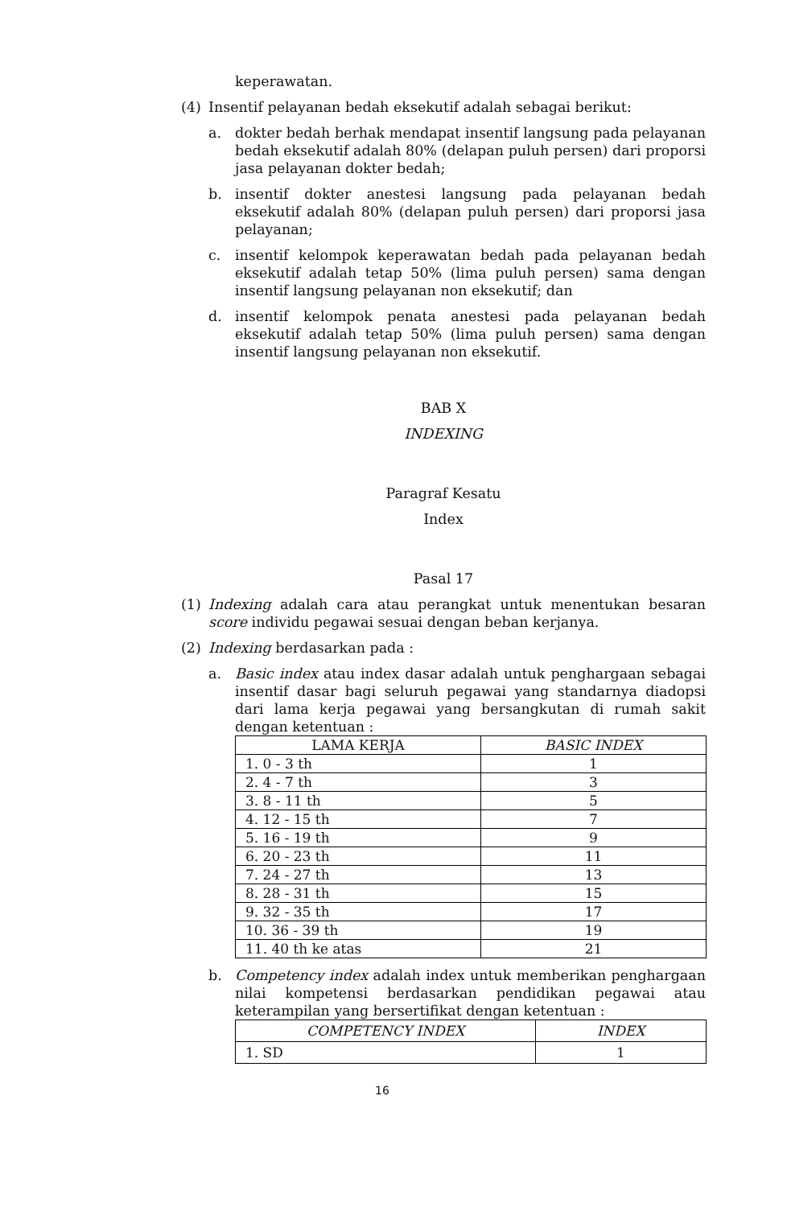keperawatan.
(4) Insentif pelayanan bedah eksekutif adalah sebagai berikut:
a. dokter bedah berhak mendapat insentif langsung pada pelayanan bedah eksekutif adalah 80% (delapan puluh persen) dari proporsi jasa pelayanan dokter bedah;
b. insentif dokter anestesi langsung pada pelayanan bedah eksekutif adalah 80% (delapan puluh persen) dari proporsi jasa pelayanan;
c. insentif kelompok keperawatan bedah pada pelayanan bedah eksekutif adalah tetap 50% (lima puluh persen) sama dengan insentif langsung pelayanan non eksekutif; dan
d. insentif kelompok penata anestesi pada pelayanan bedah eksekutif adalah tetap 50% (lima puluh persen) sama dengan insentif langsung pelayanan non eksekutif.
BAB X
INDEXING
Paragraf Kesatu
Index
Pasal 17
(1) Indexing adalah cara atau perangkat untuk menentukan besaran score individu pegawai sesuai dengan beban kerjanya.
(2) Indexing berdasarkan pada :
a. Basic index atau index dasar adalah untuk penghargaan sebagai insentif dasar bagi seluruh pegawai yang standarnya diadopsi dari lama kerja pegawai yang bersangkutan di rumah sakit dengan ketentuan :
| LAMA KERJA | BASIC INDEX |
| --- | --- |
| 1. 0 - 3 th | 1 |
| 2. 4 - 7 th | 3 |
| 3. 8 - 11 th | 5 |
| 4. 12 - 15 th | 7 |
| 5. 16 - 19 th | 9 |
| 6. 20 - 23 th | 11 |
| 7. 24 - 27 th | 13 |
| 8. 28 - 31 th | 15 |
| 9. 32 - 35 th | 17 |
| 10. 36 - 39 th | 19 |
| 11. 40 th ke atas | 21 |
b. Competency index adalah index untuk memberikan penghargaan nilai kompetensi berdasarkan pendidikan pegawai atau keterampilan yang bersertifikat dengan ketentuan :
| COMPETENCY INDEX | INDEX |
| --- | --- |
| 1. SD | 1 |
16